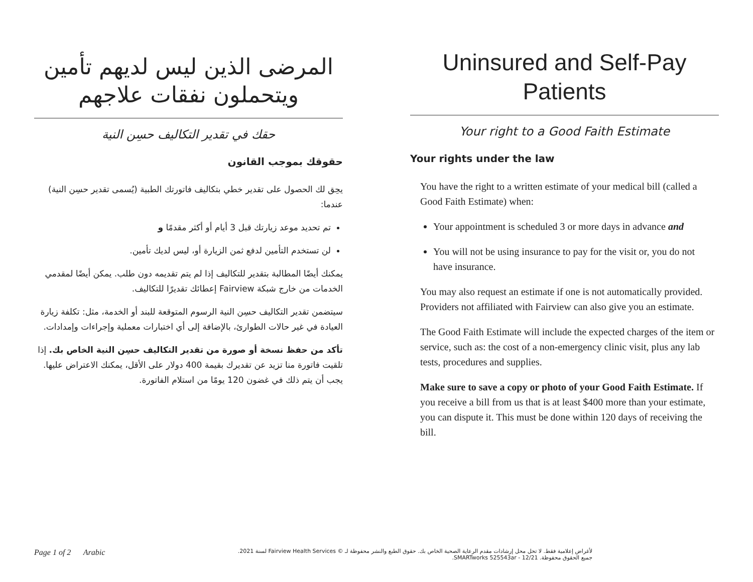المرضى الذين ليس لديهم تأمين
ويتحملون نفقات علاجهم
حقك في تقدير التكاليف حسِن النية
حقوقك بموجب القانون
يحِق لك الحصول على تقدير خطي بتكاليف فاتورتك الطبية (يُسمى تقدير حسِن النية) عندما:
تم تحديد موعد زيارتك قبل 3 أيام أو أكثر مقدمًا و
لن تستخدم التأمين لدفع ثمن الزيارة أو، ليس لديك تأمين.
يمكنك أيضًا المطالبة بتقدير للتكاليف إذا لم يتم تقديمه دون طلب. يمكن أيضًا لمقدمي الخدمات من خارج شبكة Fairview إعطائك تقديرًا للتكاليف.
سيتضمن تقدير التكاليف حسِن النية الرسوم المتوقعة للبند أو الخدمة، مثل: تكلفة زيارة العيادة في غير حالات الطوارئ، بالإضافة إلى أي اختبارات معملية وإجراءات وإمدادات.
تأكد من حفظ نسخة أو صورة من تقدير التكاليف حسِن النية الخاص بك. إذا تلقيت فاتورة منا تزيد عن تقديرك بقيمة 400 دولار على الأقل، يمكنك الاعتراض عليها. يجب أن يتم ذلك في غضون 120 يومًا من استلام الفاتورة.
Uninsured and Self-Pay
Patients
Your right to a Good Faith Estimate
Your rights under the law
You have the right to a written estimate of your medical bill (called a Good Faith Estimate) when:
Your appointment is scheduled 3 or more days in advance and
You will not be using insurance to pay for the visit or, you do not have insurance.
You may also request an estimate if one is not automatically provided. Providers not affiliated with Fairview can also give you an estimate.
The Good Faith Estimate will include the expected charges of the item or service, such as: the cost of a non-emergency clinic visit, plus any lab tests, procedures and supplies.
Make sure to save a copy or photo of your Good Faith Estimate. If you receive a bill from us that is at least $400 more than your estimate, you can dispute it. This must be done within 120 days of receiving the bill.
Page 1 of 2 Arabic
لأغراض إعلامية فقط. لا تحل محل إرشادات مقدم الرعاية الصحية الخاص بك. حقوق الطبع والنشر محفوظة لـ © Fairview Health Services لسنة 2021.
جميع الحقوق محفوظة. SMARTworks 525543ar - 12/21.